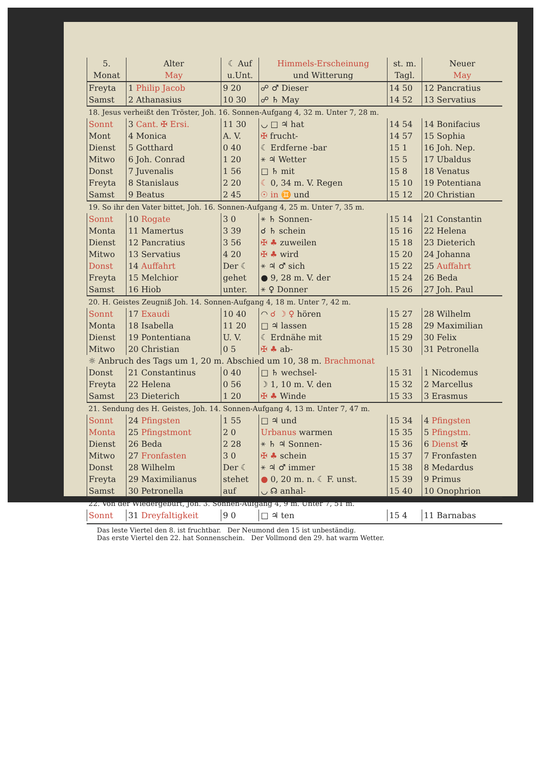| 5. Monat | Alter May | ☾ Auf u.Unt. | Himmels-Erscheinung und Witterung | st. m. Tagl. | Neuer May |
| --- | --- | --- | --- | --- | --- |
| Freyta | 1 Philip Jacob | 9 20 | ☍ ♂ Dieser | 14 50 | 12 Pancratius |
| Samst | 2 Athanasius | 10 30 | ☍ ♄ May | 14 52 | 13 Servatius |
| 18. Jesus verheißt den Tröster, Joh. 16. Sonnen-Aufgang 4, 32 m. Unter 7, 28 m. | | | | | |
| Sonnt | 3 Cant. ✠ Ersi. | 11 30 | ◡ □ ♃ hat | 14 54 | 14 Bonifacius |
| Mont | 4 Monica | A. V. | ✠ frucht- | 14 57 | 15 Sophia |
| Dienst | 5 Gotthard | 0 40 | ☾ Erdferne -bar | 15 1 | 16 Joh. Nep. |
| Mitwo | 6 Joh. Conrad | 1 20 | ⚹ ♃ Wetter | 15 5 | 17 Ubaldus |
| Donst | 7 Juvenalis | 1 56 | □ ♄ mit | 15 8 | 18 Venatus |
| Freyta | 8 Stanislaus | 2 20 | ☾ 0, 34 m. V. Regen | 15 10 | 19 Potentiana |
| Samst | 9 Beatus | 2 45 | ☉ in ♊ und | 15 12 | 20 Christian |
| 19. So ihr den Vater bittet, Joh. 16. Sonnen-Aufgang 4, 25 m. Unter 7, 35 m. | | | | | |
| Sonnt | 10 Rogate | 3 0 | ⚹ ♄ Sonnen- | 15 14 | 21 Constantin |
| Monta | 11 Mamertus | 3 39 | ☌ ♄ schein | 15 16 | 22 Helena |
| Dienst | 12 Pancratius | 3 56 | ✠ ♣ zuweilen | 15 18 | 23 Dieterich |
| Mitwo | 13 Servatius | 4 20 | ✠ ♣ wird | 15 20 | 24 Johanna |
| Donst | 14 Auffahrt | Der ☾ | ⚹ ♃ ♂ sich | 15 22 | 25 Auffahrt |
| Freyta | 15 Melchior | gehet | ● 9, 28 m. V. der | 15 24 | 26 Beda |
| Samst | 16 Hiob | unter. | ⚹ ♀ Donner | 15 26 | 27 Joh. Paul |
| 20. H. Geistes Zeugniß Joh. 14. Sonnen-Aufgang 4, 18 m. Unter 7, 42 m. | | | | | |
| Sonnt | 17 Exaudi | 10 40 | ◠ ☌ ☽ ♀ hören | 15 27 | 28 Wilhelm |
| Monta | 18 Isabella | 11 20 | □ ♃ lassen | 15 28 | 29 Maximilian |
| Dienst | 19 Pontentiana | U. V. | ☾ Erdnähe mit | 15 29 | 30 Felix |
| Mitwo | 20 Christian | 0 5 | ✠ ♣ ab- | 15 30 | 31 Petronella |
| ☼ Anbruch des Tags um 1, 20 m. Abschied um 10, 38 m. Brachmonat | | | | | |
| Donst | 21 Constantinus | 0 40 | □ ♄ wechsel- | 15 31 | 1 Nicodemus |
| Freyta | 22 Helena | 0 56 | ☽ 1, 10 m. V. den | 15 32 | 2 Marcellus |
| Samst | 23 Dieterich | 1 20 | ✠ ♣ Winde | 15 33 | 3 Erasmus |
| 21. Sendung des H. Geistes, Joh. 14. Sonnen-Aufgang 4, 13 m. Unter 7, 47 m. | | | | | |
| Sonnt | 24 Pfingsten | 1 55 | □ ♃ und | 15 34 | 4 Pfingsten |
| Monta | 25 Pfingstmont | 2 0 | Urbanus warmen | 15 35 | 5 Pfingstm. |
| Dienst | 26 Beda | 2 28 | ⚹ ♄ ♃ Sonnen- | 15 36 | 6 Dienst ✠ |
| Mitwo | 27 Fronfasten | 3 0 | ✠ ♣ schein | 15 37 | 7 Fronfasten |
| Donst | 28 Wilhelm | Der ☾ | ⚹ ♃ ♂ immer | 15 38 | 8 Medardus |
| Freyta | 29 Maximilianus | stehet | ● 0, 20 m. n. ☾ F. unst. | 15 39 | 9 Primus |
| Samst | 30 Petronella | auf | ◡ ☊ anhal- | 15 40 | 10 Onophrion |
| 22. Von der Wiedergeburt, Joh. 3. Sonnen-Aufgang 4, 9 m. Unter 7, 51 m. | | | | | |
| Sonnt | 31 Dreyfaltigkeit | 9 0 | □ ♃ ten | 15 4 | 11 Barnabas |
Das leste Viertel den 8. ist fruchtbar. Der Neumond den 15 ist unbeständig.
Das erste Viertel den 22. hat Sonnenschein. Der Vollmond den 29. hat warm Wetter.